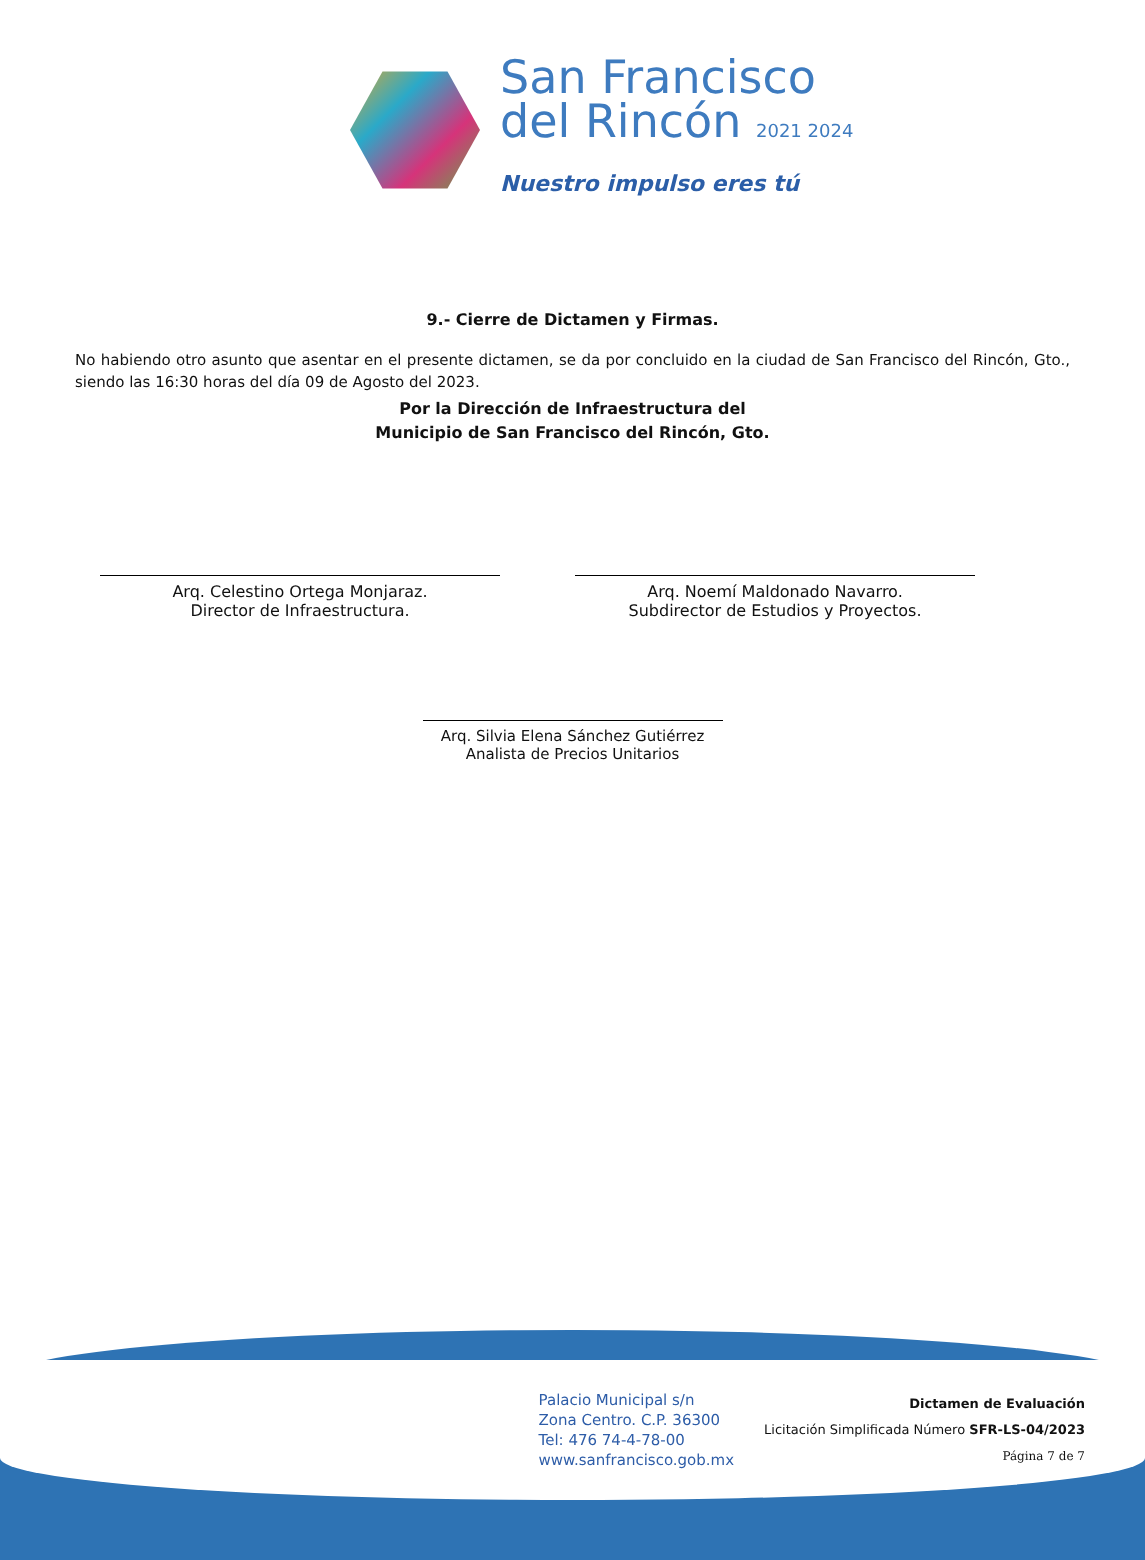San Francisco
del Rincón 2021 2024
Nuestro impulso eres tú
9.- Cierre de Dictamen y Firmas.
No habiendo otro asunto que asentar en el presente dictamen, se da por concluido en la ciudad de San Francisco del Rincón, Gto., siendo las 16:30 horas del día 09 de Agosto del 2023.
Por la Dirección de Infraestructura del
Municipio de San Francisco del Rincón, Gto.
Arq. Celestino Ortega Monjaraz.
Director de Infraestructura.
Arq. Noemí Maldonado Navarro.
Subdirector de Estudios y Proyectos.
Arq. Silvia Elena Sánchez Gutiérrez
Analista de Precios Unitarios
Palacio Municipal s/n
Zona Centro. C.P. 36300
Tel: 476 74-4-78-00
www.sanfrancisco.gob.mx
Dictamen de Evaluación
Licitación Simplificada Número SFR-LS-04/2023
Página 7 de 7